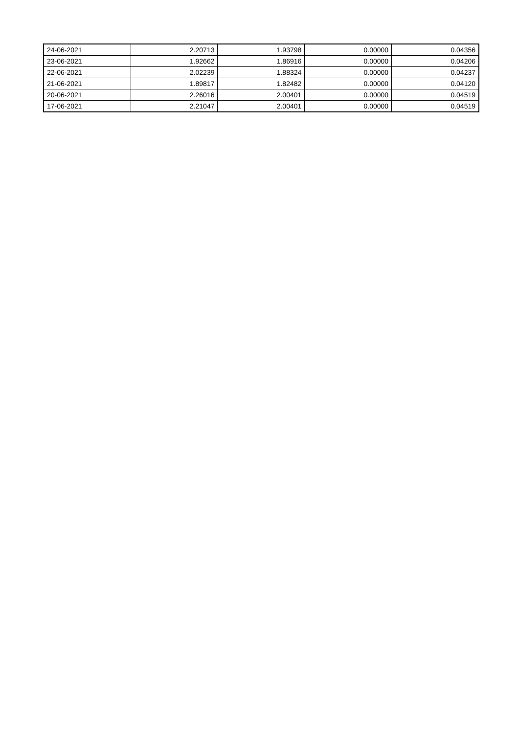| 24-06-2021 | 2.20713 | 1.93798 | 0.00000 | 0.04356 |
| 23-06-2021 | 1.92662 | 1.86916 | 0.00000 | 0.04206 |
| 22-06-2021 | 2.02239 | 1.88324 | 0.00000 | 0.04237 |
| 21-06-2021 | 1.89817 | 1.82482 | 0.00000 | 0.04120 |
| 20-06-2021 | 2.26016 | 2.00401 | 0.00000 | 0.04519 |
| 17-06-2021 | 2.21047 | 2.00401 | 0.00000 | 0.04519 |